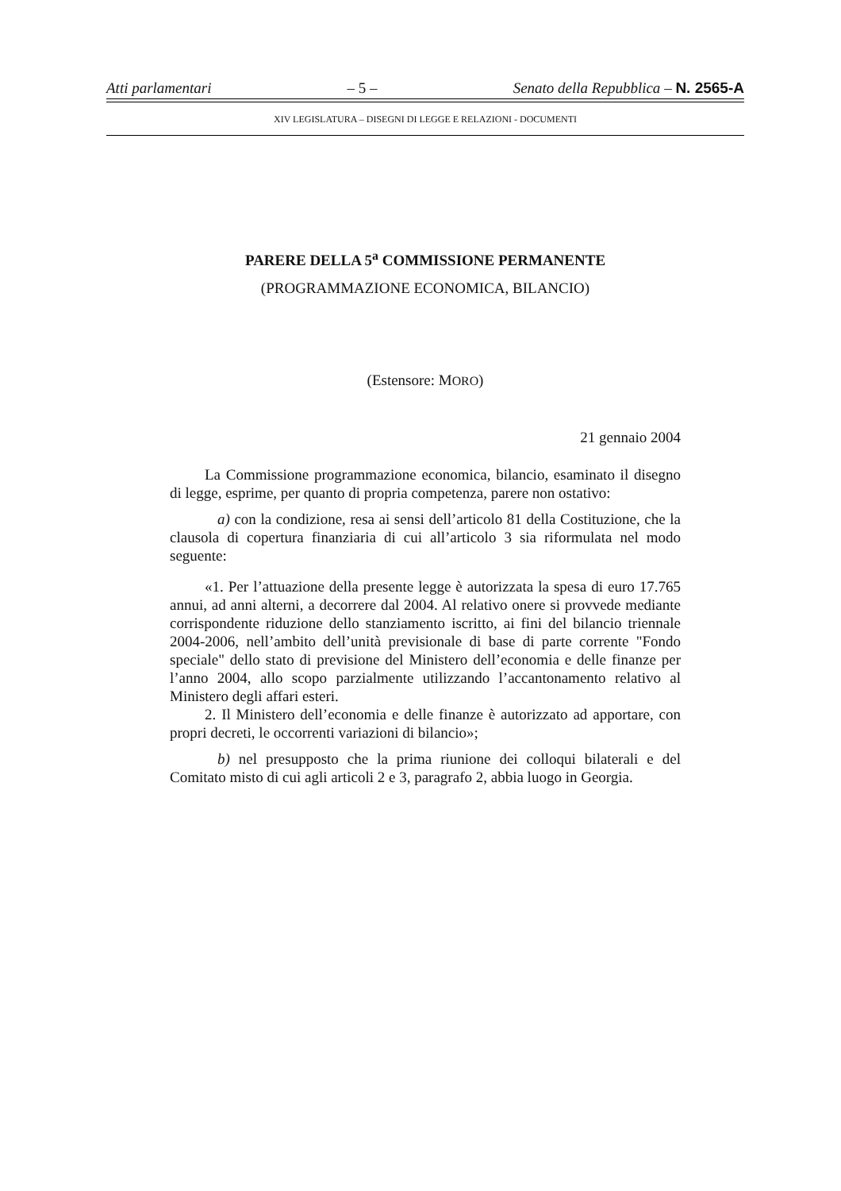Atti parlamentari – 5 – Senato della Repubblica – N. 2565-A
XIV LEGISLATURA – DISEGNI DI LEGGE E RELAZIONI - DOCUMENTI
PARERE DELLA 5<sup>a</sup> COMMISSIONE PERMANENTE
(PROGRAMMAZIONE ECONOMICA, BILANCIO)
(Estensore: MORO)
21 gennaio 2004
La Commissione programmazione economica, bilancio, esaminato il disegno di legge, esprime, per quanto di propria competenza, parere non ostativo:
a) con la condizione, resa ai sensi dell’articolo 81 della Costituzione, che la clausola di copertura finanziaria di cui all’articolo 3 sia riformulata nel modo seguente:
«1. Per l’attuazione della presente legge è autorizzata la spesa di euro 17.765 annui, ad anni alterni, a decorrere dal 2004. Al relativo onere si provvede mediante corrispondente riduzione dello stanziamento iscritto, ai fini del bilancio triennale 2004-2006, nell’ambito dell’unità previsionale di base di parte corrente "Fondo speciale" dello stato di previsione del Ministero dell’economia e delle finanze per l’anno 2004, allo scopo parzialmente utilizzando l’accantonamento relativo al Ministero degli affari esteri.
2. Il Ministero dell’economia e delle finanze è autorizzato ad apportare, con propri decreti, le occorrenti variazioni di bilancio»;
b) nel presupposto che la prima riunione dei colloqui bilaterali e del Comitato misto di cui agli articoli 2 e 3, paragrafo 2, abbia luogo in Georgia.